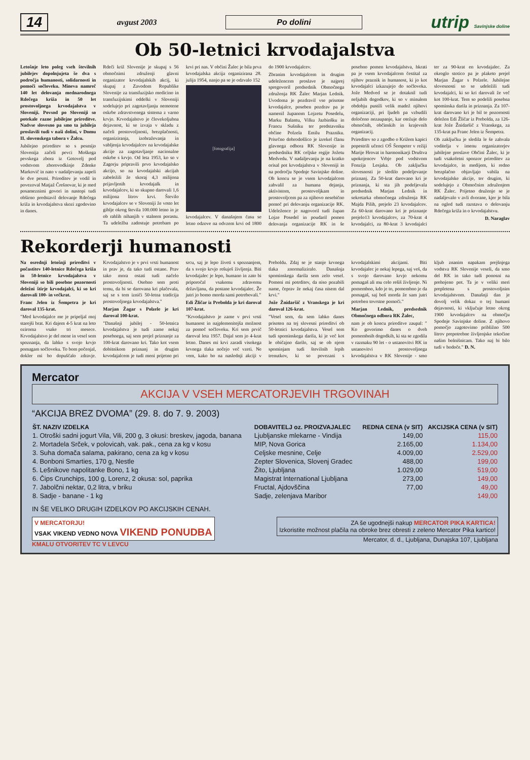14 avgust 2003 Po dolini utrip Savinjske doline
Ob 50-letnici krvodajalstva
Letošnje leto poleg vseh številnih jubilejev dopolnjujeta še dva s področja humanosti, solidarnosti in pomoči sočloveku. Mineva namreč 140 let delovanja mednarodnega Rdečega križa in 50 let prostovoljnega krvodajalstva v Sloveniji. Povsod po Sloveniji so potekale razne jubilejne prireditve. Nadvse slovesno pa smo ta jubileja proslavili tudi v naši dolini, v Domu II. slovenskega tabora v Žalcu.
Jubilejno prireditev so s pesmijo Slovenija začeli pevci Moškega pevskega zbora iz Gotovelj pod vodstvom zborovodkinje Zdenke Markovič in nato v nadaljevanju zapeli še dve pesmi. Prireditev je vodil in povezoval Matjaž Črešnovar, ki je med posameznimi govori in nastopi tudi obširno predstavil delovanje Rdečega križa in krvodajalstva skozi zgodovino in danes.
Rdeči križ Slovenije je skupaj s 56 območnimi združenji glavni organizator krvodajalskih akcij, ki skupaj z Zavodom Republike Slovenije za transfuzijsko medicino in transfuzijskimi oddelki v Sloveniji sodelujejo pri zagotavljanju nemotene oskrbe zdravstvenega sistema z varno krvjo. Krvodajalstvo je človekoljubna dejavnost, ki se izvaja v skladu z načeli prostovoljnosti, brezplačnosti, organiziranja, izobraževanja in vabljenja krvodajalcev na krvodajalske akcije za zagotavljanje nacionalne oskrbe s krvjo. Od leta 1953, ko so v Zagorju pripravili prvo krvodajalsko akcijo, so na krvodajalski akcijah zabeležili že skoraj 4,3 milijona prijavljenih krvodajalk in krvodajalcev, ki so skupno darovali 1,6 milijona litrov krvi. Število krvodajalcev se v Sloveniji že vrsto let giblje okrog števila 100.000 letno in je ob rahlih nihanjih v stalnem porastu. Ta udeležba zadostuje potrebam po krvi pri nas. V občini Žalec je bila prva krvodajalska akcija organizirana 28. julija 1954, nanjo pa se je odzvalo 152
[fotografija]
krvodajalcev. V današnjem času se letno odzove na odvzem krvi od 1800 do 1900 krvodajalcev.
Zbranim krvodajalcem in drugim udeležencem proslave je najprej spregovoril predsednik Območnega združenja RK Žalec Marjan Lednik. Uvodoma je pozdravil vse prisotne krvodajalce, poseben pozdrav pa je namenil županom Lojzetu Posedelu, Marku Balantu, Vilku Jazbinšku in Francu Sušniku ter predstavniku občine Polzela Emilu Prazniku. Prisrčno dobrodošlico je izrekel članu glavnega odbora RK Slovenije in predsedniku RK celjske regije Jožetu Medvedu. V nadaljevanju je na kratko orisal pot krvodajalstva v Sloveniji in na področju Spodnje Savinjske doline. Ob koncu se je vsem krvodajalcem zahvalil za humana dejanja, aktivistom, prostovoljkam in prostovoljcem pa za njihovo nesebično pomoč pri delovanju organizacije RK. Udeležence je nagovoril tudi župan Lojze Posedel in poudaril pomen delovanja organizacije RK in še posebno pomen krvodajalstva, hkrati pa je vsem krvodajalcem čestital za njihov praznik in humanost, ki jo kot krvodajalci izkazujejo do sočloveka. Jože Medved se je dotaknil tudi neljubih dogodkov, ki so v minulem obdobju pustili velik madež njihovi organizaciji, pri ljudeh pa vzbudili določeno nezaupanje, kar otežuje delo območnih, občinskih in krajevnih organizacij.
Prireditev so z zgodbo o Križem kapici popestrili učenci OŠ Šempeter v režiji Marije Hrovat in harmonikarji Društva upokojencev Vrbje pod vodstvom Fonzija Lesjaka. Ob zaključku slovesnosti je sledilo podeljevanje priznanj. Za 50-krat darovano kri je priznanja, ki sta jih podeljevala predsednik Marjan Lednik in sekretarka območnega združenja RK Majda Pilih, prejelo 23 krvodajalcev. Za 60-krat darovano kri je priznanje prejelo13 krvodajalcev, za 70-krat 4 krvodajalci, za 80-krat 3 krvodajalci ter za 90-krat en krvodajalec. Za okroglo stotico pa je plaketo prejel Marjan Žagar s Polzele. Jubilejne slovesnosti so se udeležili tudi krvodajalci, ki so kri darovali že več kot 100-krat. Tem so podelili posebna spominska darila in priznanja. Za 107-krat darovano kri je bil te pozornosti deležen Edi Žličar iz Prebolda, za 126-krat Jože Žnidaršič z Vranskega, za 135-krat pa Franc Jelen iz Šempetra.
Ob zaključku je sledila le še zahvala voditelja v imenu organizatorjev jubilejne proslave Občini Žalec, ki je tudi vsakoletni sponzor prireditev za krvodajalce, in medijem, ki redno brezplačno objavljajo vabila na krvodajalske akcije, ter drugim, ki sodelujejo z Območnim združenjem RK Žalec. Prijetno druženje se je nadaljevalo v avli dvorane, kjer je bila na ogled tudi razstava o delovanju Rdečega križa in o krvodajalstvu.
D. Naraglav
Rekorderji humanosti
Na osrednji letošnji prireditvi v počastitev 140-letnice Rdečega križa in 50-letnice krvodajalstva v Sloveniji so bili posebne pozornosti deležni štirje krvodajalci, ki so kri darovali 100- in večkrat.
Franc Jelen iz Šempetra je kri daroval 135-krat.
"Med krvodajalce me je pripeljal moj starejši brat. Kri dajem 4-5 krat na leto oziroma vsake tri mesece. Krvodajalstvo je del mene in vesel sem spoznanja, da lahko s svojo krvjo pomagam sočloveku. To bom počenjal, dokler mi bo dopuščalo zdravje. Krvodajalstvo je v prvi vrsti humanost in prav je, da tako tudi ostane. Prav tako mora ostati tudi načelo prostovoljnosti. Osebno sem proti temu, da bi se darovana kri plačevala, saj se s tem izniči 50-letna tradicija prostovoljnega krvodajalstva."
Marjan Žagar s Polzele je kri daroval 100-krat.
"Današnji jubilej - 50-letnica krvodajalstva je tudi zame nekaj posebnega, saj sem prejel priznanje za 100-krat darovano kri. Tako kot vsem dobitnikom priznanj in drugim krvodajalcem je tudi meni prijetno pri srcu, saj je lepo živeti s spoznanjem, da s svojo krvjo rešuješ življenja. Biti krvodajalec je lepo, humano in zato bi priporočal vsakemu zdravemu državljanu, da postane krvodajalec. Že jutri jo bomo morda sami potrebovali."
Edi Žličar iz Prebolda je kri daroval 107-krat.
"Krvodajalstvo je zame v prvi vrsti humanost in najplemenitejša možnost za pomoč sočloveku. Kri sem prvič daroval leta 1957. Dajal sem jo 4-krat letno. Danes mi krvi zaradi visokega krvnega tlaka nočejo več vzeti. Ne vem, kako bo na naslednji akciji v Preboldu. Zdaj se je stanje krvnega tlaka znormaliziralo. Današnja spominskega darila sem zelo vesel. Pomeni mi potrditev, da niso pozabili name, čeprav že nekaj časa nisem dal krvi."
Jože Žnidaršič z Vranskega je kri daroval 126-krat.
"Vesel sem, da sem lahko danes prisoten na tej slovesni prireditvi ob 50-letnici krvodajalstva. Vesel sem tudi spominskega darila, ki je več kot le običajno darilo, saj se ob njem spominjam tudi številnih lepih trenutkov, ki so povezani s krvodajalskimi akcijami. Biti krvodajalec je nekaj lepega, saj veš, da s svojo darovano krvjo nekomu pomagaš ali mu celo rešiš življenje. Ni pomembno, kdo je to, pomembno je da pomagaš, saj boš morda že sam jutri potreben tovrstne pomoči."
Marjan Lednik, predsednik Območnega odbora RK Žalec,
nam je ob koncu prireditve zaupal: " Ko govorimo danes o dveh pomembnih dogodkih, ki sta se zgodila v razmaku 90 let - o ustanovitvi RK in ustanovitvi prostovoljnega krvodajalstva v RK Slovenije - smo kljub znanim napakam prejšnjega vodstva RK Slovenije veseli, da smo del RK in tako tudi ponosni na prehojeno pot. Ta je v veliki meri prepletena s prostovoljnim krvodajalstvom. Današnji dan je dovolj velik dokaz o tej humani dejavnosti, ki vključuje letno okrog 1900 krvodajalcev na območju Spodnje Savinjske doline. Z njihovo pomočjo zagotovimo približno 500 litrov prepotrebne življenjske tekočine našim bolnišnicam. Tako naj bi bilo tudi v bodoče." D. N.
Mercator
AKCIJA V VSEH MERCATORJEVIH TRGOVINAH
“AKCIJA BREZ DVOMA” (29. 8. do 7. 9. 2003)
| ŠT. NAZIV IZDELKA | DOBAVITELJ oz. PROIZVAJALEC | REDNA CENA (v SIT) | AKCIJSKA CENA (v SIT) |
| --- | --- | --- | --- |
| 1. Otroški sadni jogurt Vila, Vili, 200 g, 3 okusi: breskev, jagoda, banana | Ljubljanske mlekarne - Vindija | 149,00 | 115,00 |
| 2. Mortadela Srček, v polovicah, vak. pak., cena za kg v kosu | MIP, Nova Gorica | 2.165,00 | 1.134,00 |
| 3. Suha domača salama, pakirano, cena za kg v kosu | Celjske mesnine, Celje | 4.009,00 | 2.529,00 |
| 4. Bonboni Smarties, 170 g, Nestle | Zepter Slovenica, Slovenj Gradec | 488,00 | 199,00 |
| 5. Lešnikove napolitanke Bono, 1 kg | Žito, Ljubljana | 1.029,00 | 519,00 |
| 6. Čips Crunchips, 100 g, Lorenz, 2 okusa: sol, paprika | Magistrat International Ljubljana | 273,00 | 149,00 |
| 7. Jabolčni nektar, 0,2 litra, v briku | Fructal, Ajdovščina | 77,00 | 49,00 |
| 8. Sadje - banane - 1 kg | Sadje, zelenjava Maribor | | 149,00 |
IN ŠE VELIKO DRUGIH IZDELKOV PO AKCIJSKIH CENAH.
V MERCATORJU!
VSAK VIKEND VEDNO NOVA VIKEND PONUDBA
KMALU OTVORITEV TC V LEVCU
ZA še ugodnejši nakup MERCATOR PIKA KARTICA!
Izkoristite možnost plačila na obroke brez obresti z zeleno Mercator Pika kartico!
Mercator, d. d., Ljubljana, Dunajska 107, Ljubljana